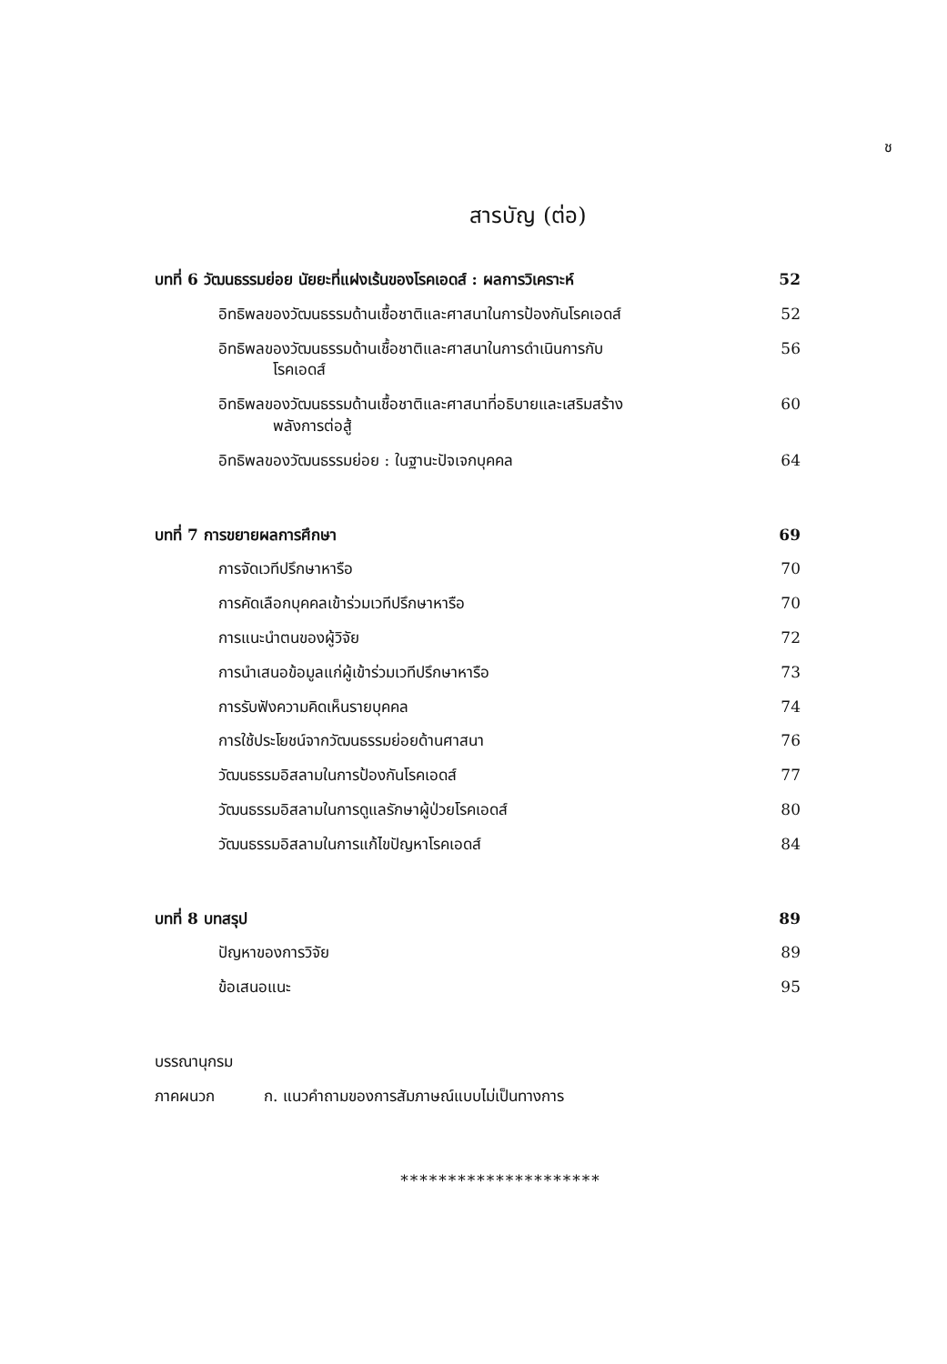ช
สารบัญ (ต่อ)
บทที่ 6 วัฒนธรรมย่อย นัยยะที่แฝงเร้นของโรคเอดส์ : ผลการวิเคราะห์ 52
อิทธิพลของวัฒนธรรมด้านเชื้อชาติและศาสนาในการป้องกันโรคเอดส์ 52
อิทธิพลของวัฒนธรรมด้านเชื้อชาติและศาสนาในการดำเนินการกับ
โรคเอดส์ 56
อิทธิพลของวัฒนธรรมด้านเชื้อชาติและศาสนาที่อธิบายและเสริมสร้าง
พลังการต่อสู้ 60
อิทธิพลของวัฒนธรรมย่อย : ในฐานะปัจเจกบุคคล 64
บทที่ 7 การขยายผลการศึกษา 69
การจัดเวทีปรึกษาหารือ 70
การคัดเลือกบุคคลเข้าร่วมเวทีปรึกษาหารือ 70
การแนะนำตนของผู้วิจัย 72
การนำเสนอข้อมูลแก่ผู้เข้าร่วมเวทีปรึกษาหารือ 73
การรับฟังความคิดเห็นรายบุคคล 74
การใช้ประโยชน์จากวัฒนธรรมย่อยด้านศาสนา 76
วัฒนธรรมอิสลามในการป้องกันโรคเอดส์ 77
วัฒนธรรมอิสลามในการดูแลรักษาผู้ป่วยโรคเอดส์ 80
วัฒนธรรมอิสลามในการแก้ไขปัญหาโรคเอดส์ 84
บทที่ 8 บทสรุป 89
ปัญหาของการวิจัย 89
ข้อเสนอแนะ 95
บรรณานุกรม
ภาคผนวก ก. แนวคำถามของการสัมภาษณ์แบบไม่เป็นทางการ
*********************